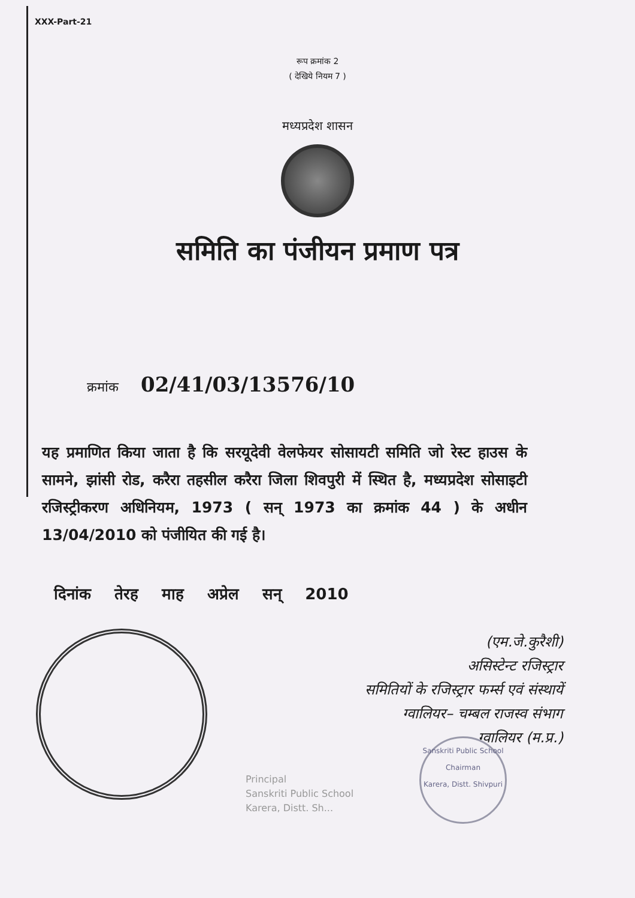XXX-Part-21
रूप क्रमांक 2
( देखिये नियम 7 )
मध्यप्रदेश शासन
समिति का पंजीयन प्रमाण पत्र
क्रमांक 02/41/03/13576/10
यह प्रमाणित किया जाता है कि सरयूदेवी वेलफेयर सोसायटी समिति जो रेस्ट हाउस के सामने, झांसी रोड, करैरा तहसील करैरा जिला शिवपुरी में स्थित है, मध्यप्रदेश सोसाइटी रजिस्ट्रीकरण अधिनियम, 1973 ( सन् 1973 का क्रमांक 44 ) के अधीन 13/04/2010 को पंजीयित की गई है।
दिनांक तेरह माह अप्रेल सन् 2010
(एम.जे.कुरैशी)
असिस्टेन्ट रजिस्ट्रार
समितियों के रजिस्ट्रार फर्म्स एवं संस्थायें
ग्वालियर– चम्बल राजस्व संभाग
ग्वालियर (म.प्र.)
Principal
Sanskriti Public School
Karera, Distt. Sh...
Sanskriti Public School
Chairman
Karera, Distt. Shivpuri